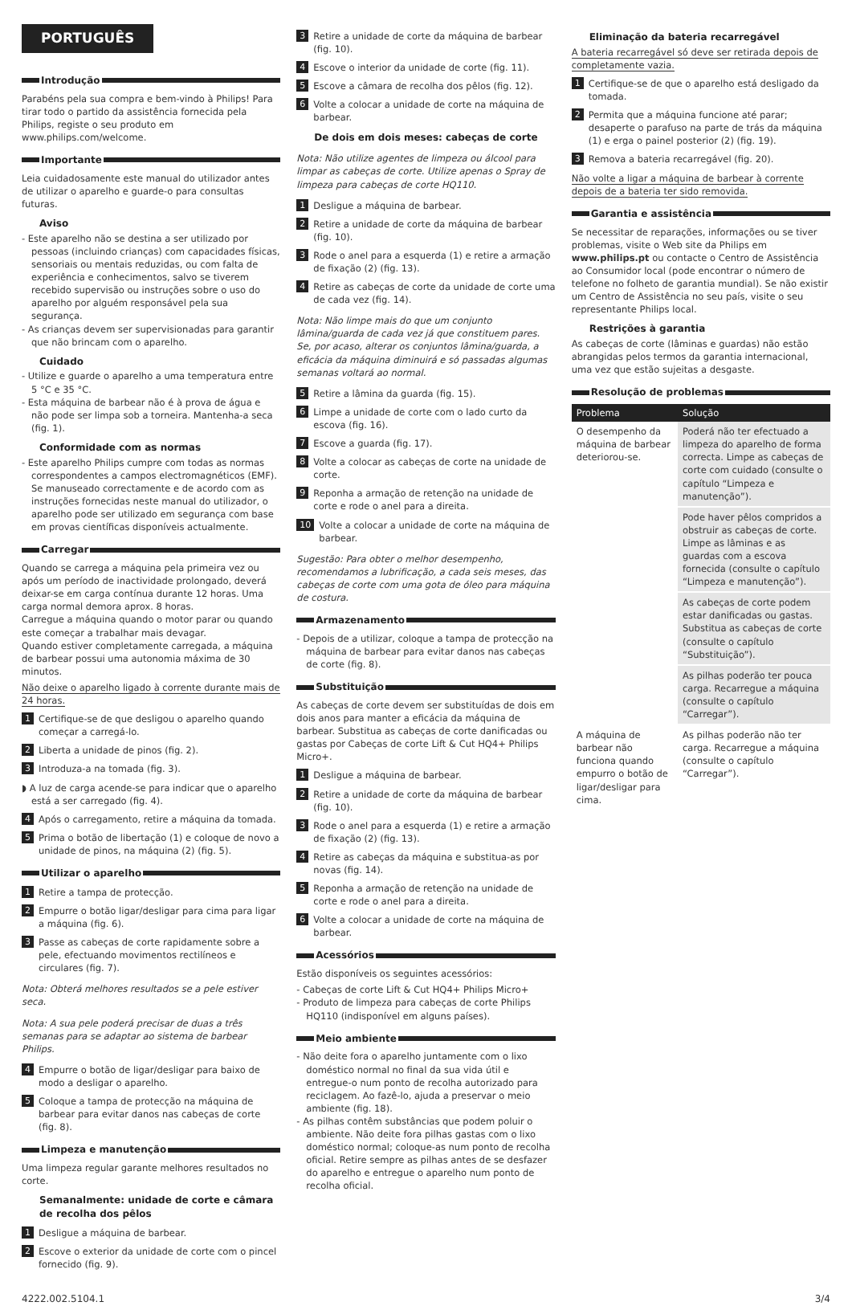PORTUGUÊS
Introdução
Parabéns pela sua compra e bem-vindo à Philips! Para tirar todo o partido da assistência fornecida pela Philips, registe o seu produto em www.philips.com/welcome.
Importante
Leia cuidadosamente este manual do utilizador antes de utilizar o aparelho e guarde-o para consultas futuras.
Aviso
- Este aparelho não se destina a ser utilizado por pessoas (incluindo crianças) com capacidades físicas, sensoriais ou mentais reduzidas, ou com falta de experiência e conhecimentos, salvo se tiverem recebido supervisão ou instruções sobre o uso do aparelho por alguém responsável pela sua segurança.
- As crianças devem ser supervisionadas para garantir que não brincam com o aparelho.
Cuidado
- Utilize e guarde o aparelho a uma temperatura entre 5 °C e 35 °C.
- Esta máquina de barbear não é à prova de água e não pode ser limpa sob a torneira. Mantenha-a seca (fig. 1).
Conformidade com as normas
- Este aparelho Philips cumpre com todas as normas correspondentes a campos electromagnéticos (EMF). Se manuseado correctamente e de acordo com as instruções fornecidas neste manual do utilizador, o aparelho pode ser utilizado em segurança com base em provas científicas disponíveis actualmente.
Carregar
Quando se carrega a máquina pela primeira vez ou após um período de inactividade prolongado, deverá deixar-se em carga contínua durante 12 horas. Uma carga normal demora aprox. 8 horas.
Carregue a máquina quando o motor parar ou quando este começar a trabalhar mais devagar.
Quando estiver completamente carregada, a máquina de barbear possui uma autonomia máxima de 30 minutos.
Não deixe o aparelho ligado à corrente durante mais de 24 horas.
1 Certifique-se de que desligou o aparelho quando começar a carregá-lo.
2 Liberta a unidade de pinos (fig. 2).
3 Introduza-a na tomada (fig. 3).
◗ A luz de carga acende-se para indicar que o aparelho está a ser carregado (fig. 4).
4 Após o carregamento, retire a máquina da tomada.
5 Prima o botão de libertação (1) e coloque de novo a unidade de pinos, na máquina (2) (fig. 5).
Utilizar o aparelho
1 Retire a tampa de protecção.
2 Empurre o botão ligar/desligar para cima para ligar a máquina (fig. 6).
3 Passe as cabeças de corte rapidamente sobre a pele, efectuando movimentos rectilíneos e circulares (fig. 7).
Nota: Obterá melhores resultados se a pele estiver seca.
Nota: A sua pele poderá precisar de duas a três semanas para se adaptar ao sistema de barbear Philips.
4 Empurre o botão de ligar/desligar para baixo de modo a desligar o aparelho.
5 Coloque a tampa de protecção na máquina de barbear para evitar danos nas cabeças de corte (fig. 8).
Limpeza e manutenção
Uma limpeza regular garante melhores resultados no corte.
Semanalmente: unidade de corte e câmara de recolha dos pêlos
1 Desligue a máquina de barbear.
2 Escove o exterior da unidade de corte com o pincel fornecido (fig. 9).
3 Retire a unidade de corte da máquina de barbear (fig. 10).
4 Escove o interior da unidade de corte (fig. 11).
5 Escove a câmara de recolha dos pêlos (fig. 12).
6 Volte a colocar a unidade de corte na máquina de barbear.
De dois em dois meses: cabeças de corte
Nota: Não utilize agentes de limpeza ou álcool para limpar as cabeças de corte. Utilize apenas o Spray de limpeza para cabeças de corte HQ110.
1 Desligue a máquina de barbear.
2 Retire a unidade de corte da máquina de barbear (fig. 10).
3 Rode o anel para a esquerda (1) e retire a armação de fixação (2) (fig. 13).
4 Retire as cabeças de corte da unidade de corte uma de cada vez (fig. 14).
Nota: Não limpe mais do que um conjunto lâmina/guarda de cada vez já que constituem pares. Se, por acaso, alterar os conjuntos lâmina/guarda, a eficácia da máquina diminuirá e só passadas algumas semanas voltará ao normal.
5 Retire a lâmina da guarda (fig. 15).
6 Limpe a unidade de corte com o lado curto da escova (fig. 16).
7 Escove a guarda (fig. 17).
8 Volte a colocar as cabeças de corte na unidade de corte.
9 Reponha a armação de retenção na unidade de corte e rode o anel para a direita.
10 Volte a colocar a unidade de corte na máquina de barbear.
Sugestão: Para obter o melhor desempenho, recomendamos a lubrificação, a cada seis meses, das cabeças de corte com uma gota de óleo para máquina de costura.
Armazenamento
- Depois de a utilizar, coloque a tampa de protecção na máquina de barbear para evitar danos nas cabeças de corte (fig. 8).
Substituição
As cabeças de corte devem ser substituídas de dois em dois anos para manter a eficácia da máquina de barbear. Substitua as cabeças de corte danificadas ou gastas por Cabeças de corte Lift & Cut HQ4+ Philips Micro+.
1 Desligue a máquina de barbear.
2 Retire a unidade de corte da máquina de barbear (fig. 10).
3 Rode o anel para a esquerda (1) e retire a armação de fixação (2) (fig. 13).
4 Retire as cabeças da máquina e substitua-as por novas (fig. 14).
5 Reponha a armação de retenção na unidade de corte e rode o anel para a direita.
6 Volte a colocar a unidade de corte na máquina de barbear.
Acessórios
Estão disponíveis os seguintes acessórios:
- Cabeças de corte Lift & Cut HQ4+ Philips Micro+
- Produto de limpeza para cabeças de corte Philips HQ110 (indisponível em alguns países).
Meio ambiente
- Não deite fora o aparelho juntamente com o lixo doméstico normal no final da sua vida útil e entregue-o num ponto de recolha autorizado para reciclagem. Ao fazê-lo, ajuda a preservar o meio ambiente (fig. 18).
- As pilhas contêm substâncias que podem poluir o ambiente. Não deite fora pilhas gastas com o lixo doméstico normal; coloque-as num ponto de recolha oficial. Retire sempre as pilhas antes de se desfazer do aparelho e entregue o aparelho num ponto de recolha oficial.
Eliminação da bateria recarregável
A bateria recarregável só deve ser retirada depois de completamente vazia.
1 Certifique-se de que o aparelho está desligado da tomada.
2 Permita que a máquina funcione até parar; desaperte o parafuso na parte de trás da máquina (1) e erga o painel posterior (2) (fig. 19).
3 Remova a bateria recarregável (fig. 20).
Não volte a ligar a máquina de barbear à corrente depois de a bateria ter sido removida.
Garantia e assistência
Se necessitar de reparações, informações ou se tiver problemas, visite o Web site da Philips em www.philips.pt ou contacte o Centro de Assistência ao Consumidor local (pode encontrar o número de telefone no folheto de garantia mundial). Se não existir um Centro de Assistência no seu país, visite o seu representante Philips local.
Restrições à garantia
As cabeças de corte (lâminas e guardas) não estão abrangidas pelos termos da garantia internacional, uma vez que estão sujeitas a desgaste.
Resolução de problemas
| Problema | Solução |
| --- | --- |
| O desempenho da máquina de barbear deteriorou-se. | Poderá não ter efectuado a limpeza do aparelho de forma correcta. Limpe as cabeças de corte com cuidado (consulte o capítulo “Limpeza e manutenção”). |
| | Pode haver pêlos compridos a obstruir as cabeças de corte. Limpe as lâminas e as guardas com a escova fornecida (consulte o capítulo “Limpeza e manutenção”). |
| | As cabeças de corte podem estar danificadas ou gastas. Substitua as cabeças de corte (consulte o capítulo “Substituição”). |
| | As pilhas poderão ter pouca carga. Recarregue a máquina (consulte o capítulo “Carregar”). |
| A máquina de barbear não funciona quando empurro o botão de ligar/desligar para cima. | As pilhas poderão não ter carga. Recarregue a máquina (consulte o capítulo “Carregar”). |
4222.002.5104.1 3/4